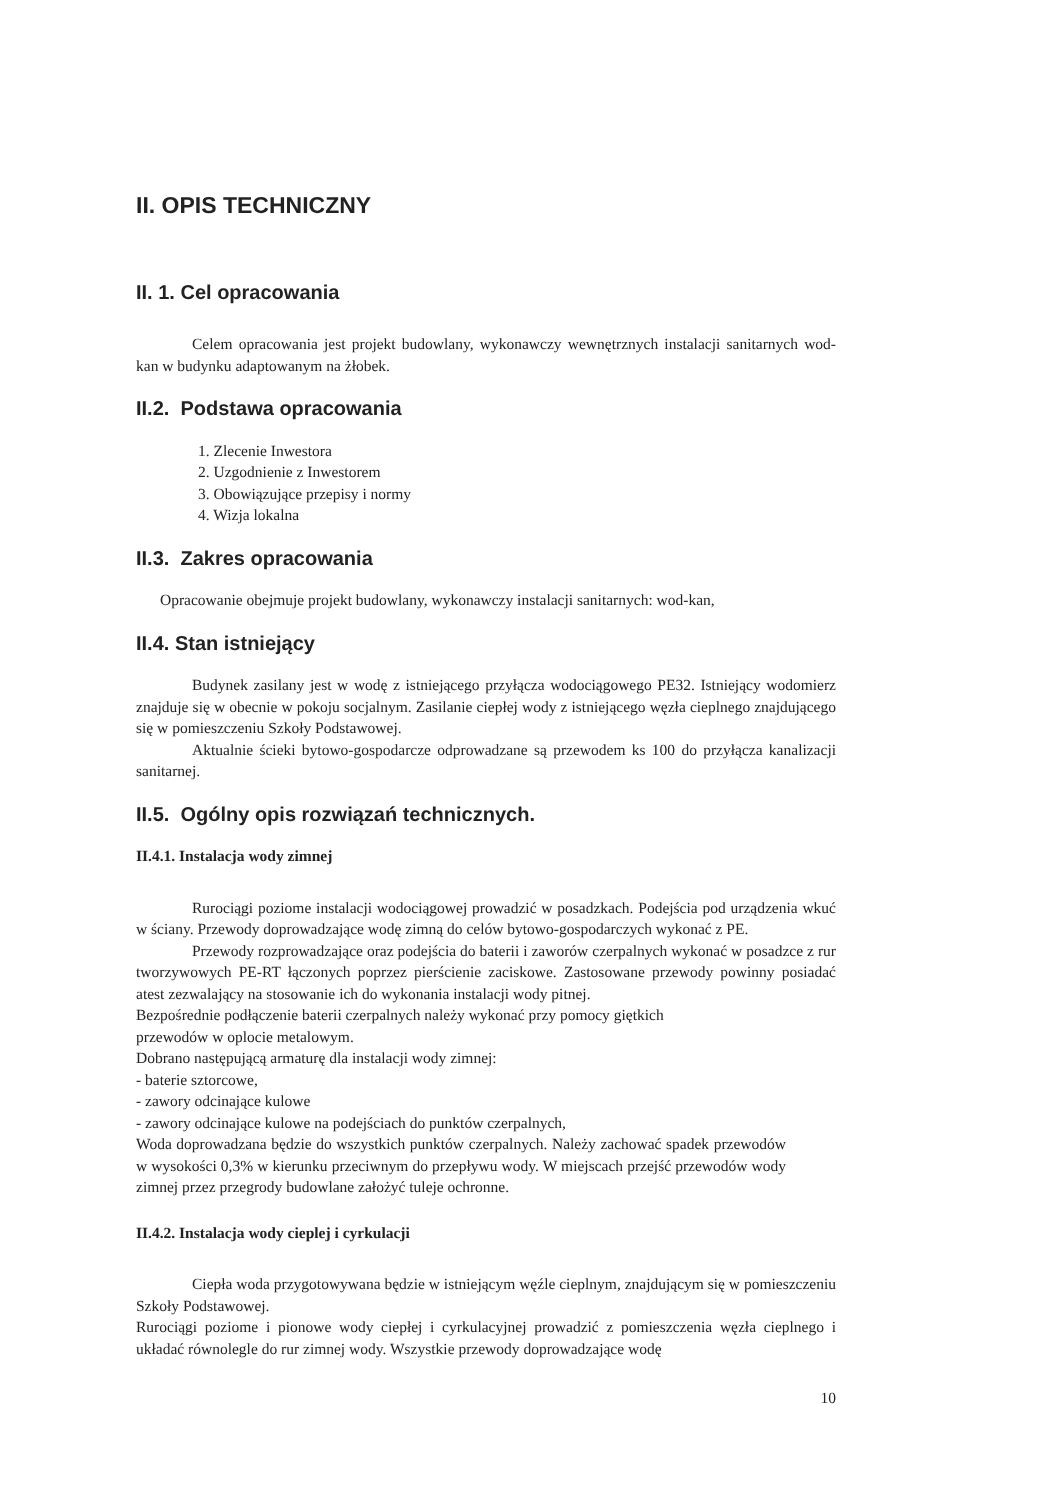II. OPIS TECHNICZNY
II. 1. Cel opracowania
Celem opracowania jest projekt budowlany, wykonawczy wewnętrznych instalacji sanitarnych wod-kan w budynku adaptowanym na żłobek.
II.2. Podstawa opracowania
1. Zlecenie Inwestora
2. Uzgodnienie z Inwestorem
3. Obowiązujące przepisy i normy
4. Wizja lokalna
II.3. Zakres opracowania
Opracowanie obejmuje projekt budowlany, wykonawczy instalacji sanitarnych: wod-kan,
II.4. Stan istniejący
Budynek zasilany jest w wodę z istniejącego przyłącza wodociągowego PE32. Istniejący wodomierz znajduje się w obecnie w pokoju socjalnym. Zasilanie ciepłej wody z istniejącego węzła cieplnego znajdującego się w pomieszczeniu Szkoły Podstawowej.
Aktualnie ścieki bytowo-gospodarcze odprowadzane są przewodem ks 100 do przyłącza kanalizacji sanitarnej.
II.5. Ogólny opis rozwiązań technicznych.
II.4.1. Instalacja wody zimnej
Rurociągi poziome instalacji wodociągowej prowadzić w posadzkach. Podejścia pod urządzenia wkuć w ściany. Przewody doprowadzające wodę zimną do celów bytowo-gospodarczych wykonać z PE.
Przewody rozprowadzające oraz podejścia do baterii i zaworów czerpalnych wykonać w posadzce z rur tworzywowych PE-RT łączonych poprzez pierścienie zaciskowe. Zastosowane przewody powinny posiadać atest zezwalający na stosowanie ich do wykonania instalacji wody pitnej.
Bezpośrednie podłączenie baterii czerpalnych należy wykonać przy pomocy giętkich
przewodów w oplocie metalowym.
Dobrano następującą armaturę dla instalacji wody zimnej:
- baterie sztorcowe,
- zawory odcinające kulowe
- zawory odcinające kulowe na podejściach do punktów czerpalnych,
Woda doprowadzana będzie do wszystkich punktów czerpalnych. Należy zachować spadek przewodów w wysokości 0,3% w kierunku przeciwnym do przepływu wody. W miejscach przejść przewodów wody zimnej przez przegrody budowlane założyć tuleje ochronne.
II.4.2. Instalacja wody cieplej i cyrkulacji
Ciepła woda przygotowywana będzie w istniejącym węźle cieplnym, znajdującym się w pomieszczeniu Szkoły Podstawowej.
Rurociągi poziome i pionowe wody ciepłej i cyrkulacyjnej prowadzić z pomieszczenia węzła cieplnego i układać równolegle do rur zimnej wody. Wszystkie przewody doprowadzające wodę
10